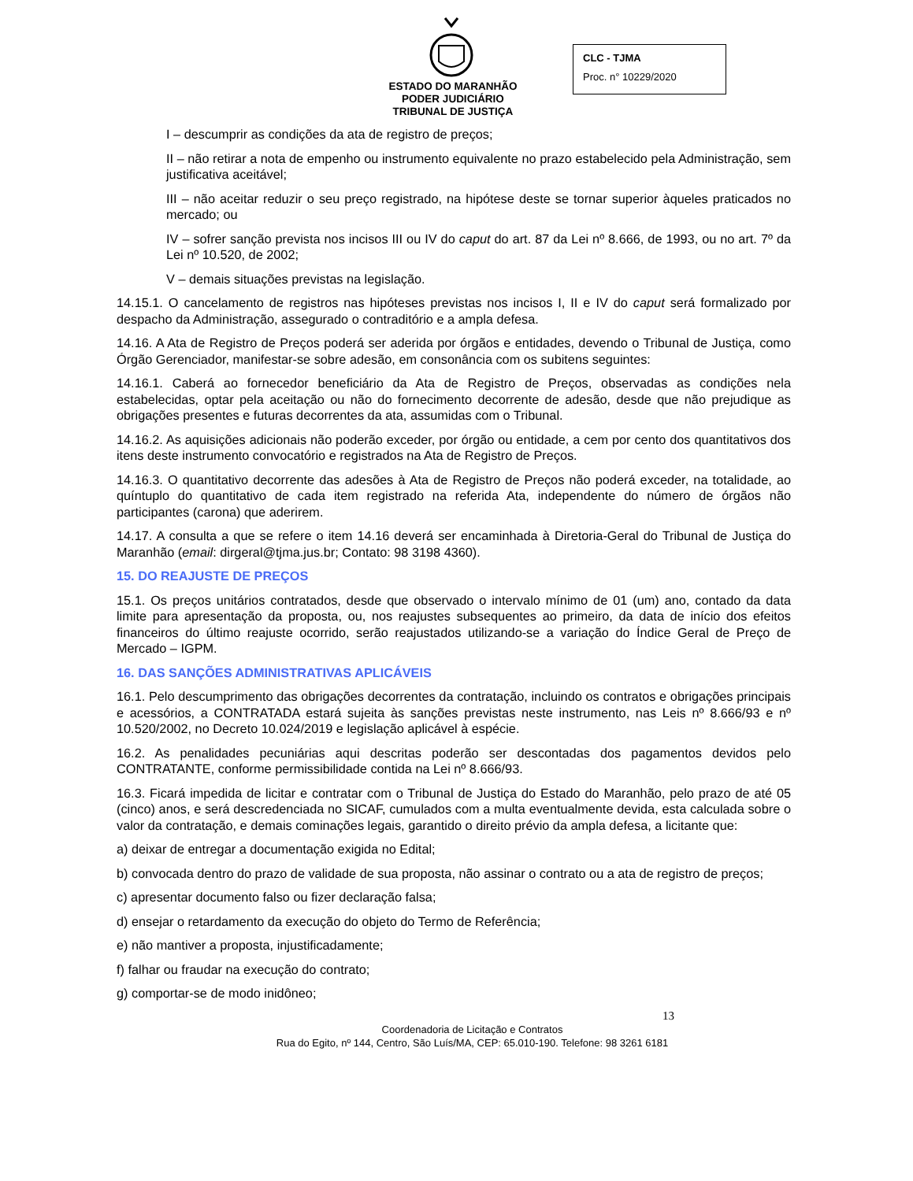ESTADO DO MARANHÃO
PODER JUDICIÁRIO
TRIBUNAL DE JUSTIÇA
CLC - TJMA
Proc. n° 10229/2020
I – descumprir as condições da ata de registro de preços;
II – não retirar a nota de empenho ou instrumento equivalente no prazo estabelecido pela Administração, sem justificativa aceitável;
III – não aceitar reduzir o seu preço registrado, na hipótese deste se tornar superior àqueles praticados no mercado; ou
IV – sofrer sanção prevista nos incisos III ou IV do caput do art. 87 da Lei nº 8.666, de 1993, ou no art. 7º da Lei nº 10.520, de 2002;
V – demais situações previstas na legislação.
14.15.1. O cancelamento de registros nas hipóteses previstas nos incisos I, II e IV do caput será formalizado por despacho da Administração, assegurado o contraditório e a ampla defesa.
14.16. A Ata de Registro de Preços poderá ser aderida por órgãos e entidades, devendo o Tribunal de Justiça, como Órgão Gerenciador, manifestar-se sobre adesão, em consonância com os subitens seguintes:
14.16.1. Caberá ao fornecedor beneficiário da Ata de Registro de Preços, observadas as condições nela estabelecidas, optar pela aceitação ou não do fornecimento decorrente de adesão, desde que não prejudique as obrigações presentes e futuras decorrentes da ata, assumidas com o Tribunal.
14.16.2. As aquisições adicionais não poderão exceder, por órgão ou entidade, a cem por cento dos quantitativos dos itens deste instrumento convocatório e registrados na Ata de Registro de Preços.
14.16.3. O quantitativo decorrente das adesões à Ata de Registro de Preços não poderá exceder, na totalidade, ao quíntuplo do quantitativo de cada item registrado na referida Ata, independente do número de órgãos não participantes (carona) que aderirem.
14.17. A consulta a que se refere o item 14.16 deverá ser encaminhada à Diretoria-Geral do Tribunal de Justiça do Maranhão (email: dirgeral@tjma.jus.br; Contato: 98 3198 4360).
15. DO REAJUSTE DE PREÇOS
15.1. Os preços unitários contratados, desde que observado o intervalo mínimo de 01 (um) ano, contado da data limite para apresentação da proposta, ou, nos reajustes subsequentes ao primeiro, da data de início dos efeitos financeiros do último reajuste ocorrido, serão reajustados utilizando-se a variação do Índice Geral de Preço de Mercado – IGPM.
16. DAS SANÇÕES ADMINISTRATIVAS APLICÁVEIS
16.1. Pelo descumprimento das obrigações decorrentes da contratação, incluindo os contratos e obrigações principais e acessórios, a CONTRATADA estará sujeita às sanções previstas neste instrumento, nas Leis nº 8.666/93 e nº 10.520/2002, no Decreto 10.024/2019 e legislação aplicável à espécie.
16.2. As penalidades pecuniárias aqui descritas poderão ser descontadas dos pagamentos devidos pelo CONTRATANTE, conforme permissibilidade contida na Lei nº 8.666/93.
16.3. Ficará impedida de licitar e contratar com o Tribunal de Justiça do Estado do Maranhão, pelo prazo de até 05 (cinco) anos, e será descredenciada no SICAF, cumulados com a multa eventualmente devida, esta calculada sobre o valor da contratação, e demais cominações legais, garantido o direito prévio da ampla defesa, a licitante que:
a) deixar de entregar a documentação exigida no Edital;
b) convocada dentro do prazo de validade de sua proposta, não assinar o contrato ou a ata de registro de preços;
c) apresentar documento falso ou fizer declaração falsa;
d) ensejar o retardamento da execução do objeto do Termo de Referência;
e) não mantiver a proposta, injustificadamente;
f) falhar ou fraudar na execução do contrato;
g) comportar-se de modo inidôneo;
13
Coordenadoria de Licitação e Contratos
Rua do Egito, nº 144, Centro, São Luís/MA, CEP: 65.010-190. Telefone: 98 3261 6181